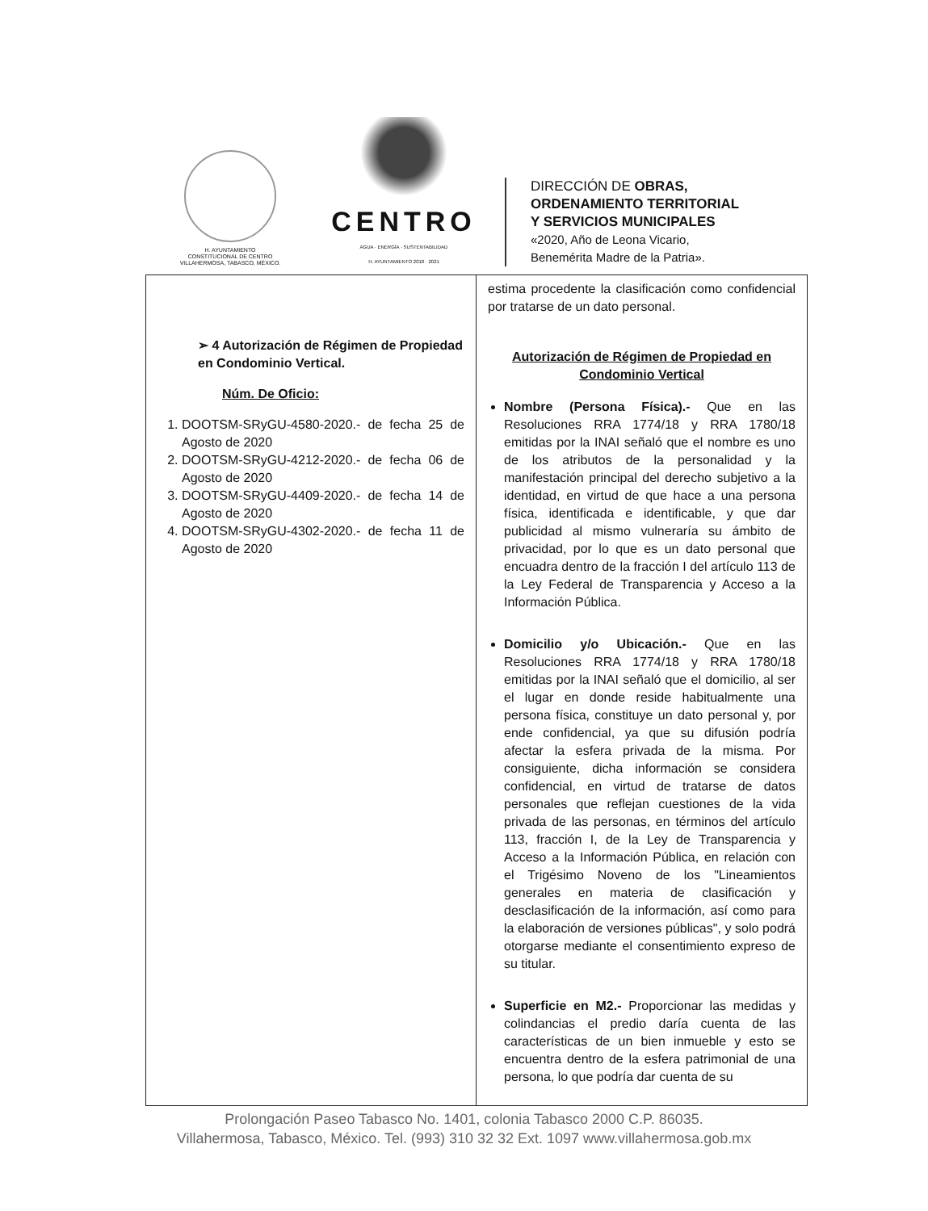H. AYUNTAMIENTO
CONSTITUCIONAL DE CENTRO
VILLAHERMOSA, TABASCO, MÉXICO.
CENTRO
AGUA · ENERGÍA · SUSTENTABILIDAD
H. AYUNTAMIENTO 2018 · 2021
DIRECCIÓN DE OBRAS,
ORDENAMIENTO TERRITORIAL
Y SERVICIOS MUNICIPALES
«2020, Año de Leona Vicario,
Benemérita Madre de la Patria».
| ➢ 4 Autorización de Régimen de Propiedad en Condominio Vertical. Núm. De Oficio: 1. DOOTSM-SRyGU-4580-2020.- de fecha 25 de Agosto de 2020 2. DOOTSM-SRyGU-4212-2020.- de fecha 06 de Agosto de 2020 3. DOOTSM-SRyGU-4409-2020.- de fecha 14 de Agosto de 2020 4. DOOTSM-SRyGU-4302-2020.- de fecha 11 de Agosto de 2020 | estima procedente la clasificación como confidencial por tratarse de un dato personal. Autorización de Régimen de Propiedad en Condominio Vertical Nombre (Persona Física).- Que en las Resoluciones RRA 1774/18 y RRA 1780/18 emitidas por la INAI señaló que el nombre es uno de los atributos de la personalidad y la manifestación principal del derecho subjetivo a la identidad, en virtud de que hace a una persona física, identificada e identificable, y que dar publicidad al mismo vulneraría su ámbito de privacidad, por lo que es un dato personal que encuadra dentro de la fracción I del artículo 113 de la Ley Federal de Transparencia y Acceso a la Información Pública. Domicilio y/o Ubicación.- Que en las Resoluciones RRA 1774/18 y RRA 1780/18 emitidas por la INAI señaló que el domicilio, al ser el lugar en donde reside habitualmente una persona física, constituye un dato personal y, por ende confidencial, ya que su difusión podría afectar la esfera privada de la misma. Por consiguiente, dicha información se considera confidencial, en virtud de tratarse de datos personales que reflejan cuestiones de la vida privada de las personas, en términos del artículo 113, fracción I, de la Ley de Transparencia y Acceso a la Información Pública, en relación con el Trigésimo Noveno de los "Lineamientos generales en materia de clasificación y desclasificación de la información, así como para la elaboración de versiones públicas", y solo podrá otorgarse mediante el consentimiento expreso de su titular. Superficie en M2.- Proporcionar las medidas y colindancias el predio daría cuenta de las características de un bien inmueble y esto se encuentra dentro de la esfera patrimonial de una persona, lo que podría dar cuenta de su |
Prolongación Paseo Tabasco No. 1401, colonia Tabasco 2000 C.P. 86035.
Villahermosa, Tabasco, México. Tel. (993) 310 32 32 Ext. 1097 www.villahermosa.gob.mx